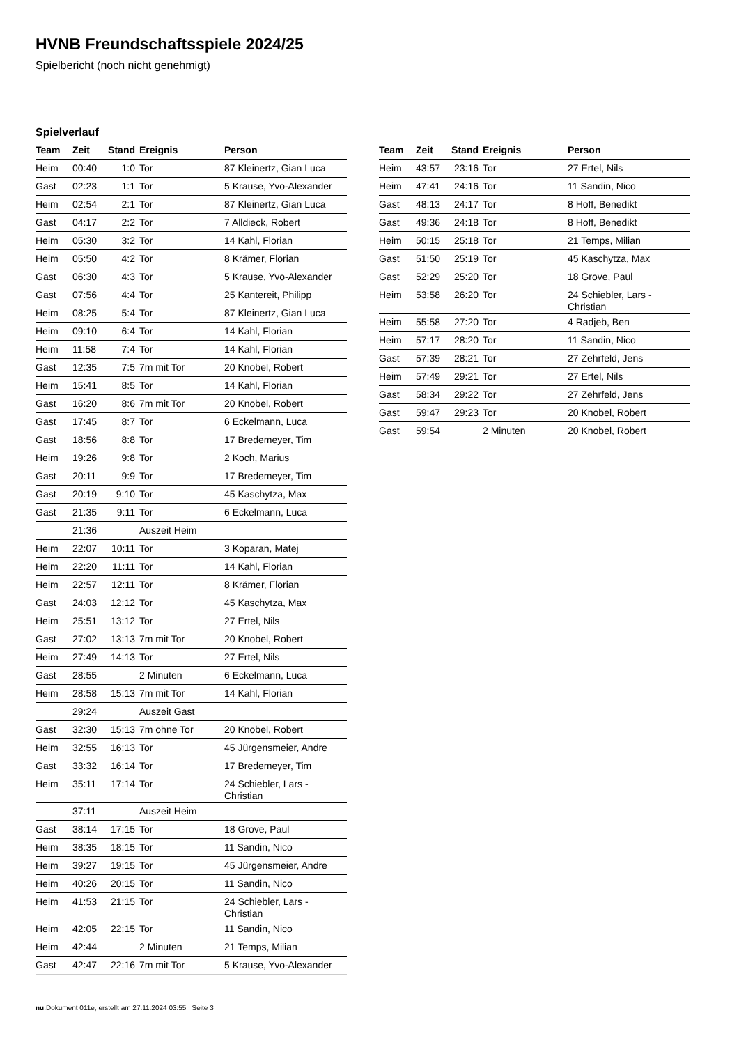HVNB Freundschaftsspiele 2024/25
Spielbericht (noch nicht genehmigt)
Spielverlauf
| Team | Zeit | Stand | Ereignis | Person |
| --- | --- | --- | --- | --- |
| Heim | 00:40 | 1:0 | Tor | 87 Kleinertz, Gian Luca |
| Gast | 02:23 | 1:1 | Tor | 5 Krause, Yvo-Alexander |
| Heim | 02:54 | 2:1 | Tor | 87 Kleinertz, Gian Luca |
| Gast | 04:17 | 2:2 | Tor | 7 Alldieck, Robert |
| Heim | 05:30 | 3:2 | Tor | 14 Kahl, Florian |
| Heim | 05:50 | 4:2 | Tor | 8 Krämer, Florian |
| Gast | 06:30 | 4:3 | Tor | 5 Krause, Yvo-Alexander |
| Gast | 07:56 | 4:4 | Tor | 25 Kantereit, Philipp |
| Heim | 08:25 | 5:4 | Tor | 87 Kleinertz, Gian Luca |
| Heim | 09:10 | 6:4 | Tor | 14 Kahl, Florian |
| Heim | 11:58 | 7:4 | Tor | 14 Kahl, Florian |
| Gast | 12:35 | 7:5 | 7m mit Tor | 20 Knobel, Robert |
| Heim | 15:41 | 8:5 | Tor | 14 Kahl, Florian |
| Gast | 16:20 | 8:6 | 7m mit Tor | 20 Knobel, Robert |
| Gast | 17:45 | 8:7 | Tor | 6 Eckelmann, Luca |
| Gast | 18:56 | 8:8 | Tor | 17 Bredemeyer, Tim |
| Heim | 19:26 | 9:8 | Tor | 2 Koch, Marius |
| Gast | 20:11 | 9:9 | Tor | 17 Bredemeyer, Tim |
| Gast | 20:19 | 9:10 | Tor | 45 Kaschytza, Max |
| Gast | 21:35 | 9:11 | Tor | 6 Eckelmann, Luca |
| | 21:36 | | Auszeit Heim | |
| Heim | 22:07 | 10:11 | Tor | 3 Koparan, Matej |
| Heim | 22:20 | 11:11 | Tor | 14 Kahl, Florian |
| Heim | 22:57 | 12:11 | Tor | 8 Krämer, Florian |
| Gast | 24:03 | 12:12 | Tor | 45 Kaschytza, Max |
| Heim | 25:51 | 13:12 | Tor | 27 Ertel, Nils |
| Gast | 27:02 | 13:13 | 7m mit Tor | 20 Knobel, Robert |
| Heim | 27:49 | 14:13 | Tor | 27 Ertel, Nils |
| Gast | 28:55 | | 2 Minuten | 6 Eckelmann, Luca |
| Heim | 28:58 | 15:13 | 7m mit Tor | 14 Kahl, Florian |
| | 29:24 | | Auszeit Gast | |
| Gast | 32:30 | 15:13 | 7m ohne Tor | 20 Knobel, Robert |
| Heim | 32:55 | 16:13 | Tor | 45 Jürgensmeier, Andre |
| Gast | 33:32 | 16:14 | Tor | 17 Bredemeyer, Tim |
| Heim | 35:11 | 17:14 | Tor | 24 Schiebler, Lars - Christian |
| | 37:11 | | Auszeit Heim | |
| Gast | 38:14 | 17:15 | Tor | 18 Grove, Paul |
| Heim | 38:35 | 18:15 | Tor | 11 Sandin, Nico |
| Heim | 39:27 | 19:15 | Tor | 45 Jürgensmeier, Andre |
| Heim | 40:26 | 20:15 | Tor | 11 Sandin, Nico |
| Heim | 41:53 | 21:15 | Tor | 24 Schiebler, Lars - Christian |
| Heim | 42:05 | 22:15 | Tor | 11 Sandin, Nico |
| Heim | 42:44 | | 2 Minuten | 21 Temps, Milian |
| Gast | 42:47 | 22:16 | 7m mit Tor | 5 Krause, Yvo-Alexander |
| Team | Zeit | Stand | Ereignis | Person |
| --- | --- | --- | --- | --- |
| Heim | 43:57 | 23:16 | Tor | 27 Ertel, Nils |
| Heim | 47:41 | 24:16 | Tor | 11 Sandin, Nico |
| Gast | 48:13 | 24:17 | Tor | 8 Hoff, Benedikt |
| Gast | 49:36 | 24:18 | Tor | 8 Hoff, Benedikt |
| Heim | 50:15 | 25:18 | Tor | 21 Temps, Milian |
| Gast | 51:50 | 25:19 | Tor | 45 Kaschytza, Max |
| Gast | 52:29 | 25:20 | Tor | 18 Grove, Paul |
| Heim | 53:58 | 26:20 | Tor | 24 Schiebler, Lars - Christian |
| Heim | 55:58 | 27:20 | Tor | 4 Radjeb, Ben |
| Heim | 57:17 | 28:20 | Tor | 11 Sandin, Nico |
| Gast | 57:39 | 28:21 | Tor | 27 Zehrfeld, Jens |
| Heim | 57:49 | 29:21 | Tor | 27 Ertel, Nils |
| Gast | 58:34 | 29:22 | Tor | 27 Zehrfeld, Jens |
| Gast | 59:47 | 29:23 | Tor | 20 Knobel, Robert |
| Gast | 59:54 | | 2 Minuten | 20 Knobel, Robert |
nu.Dokument 011e, erstellt am 27.11.2024 03:55 | Seite 3